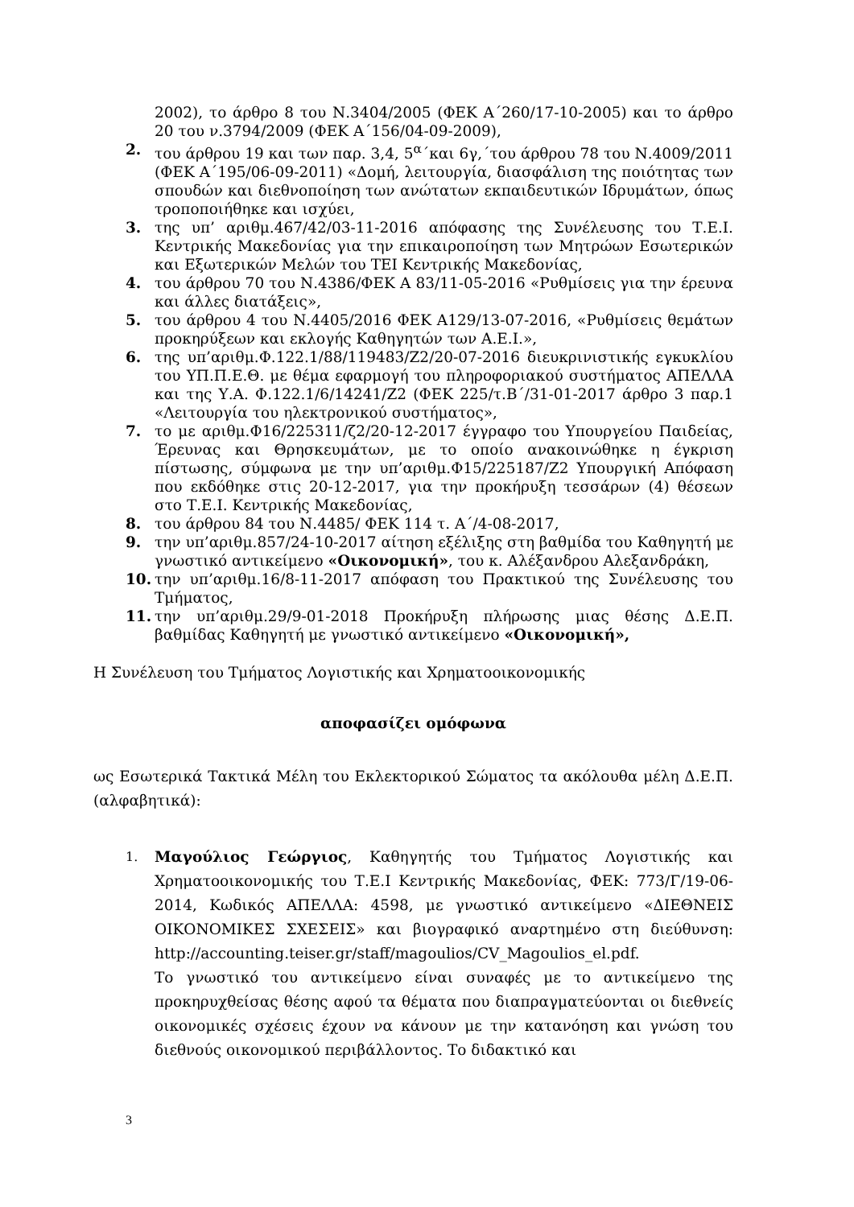2002), το άρθρο 8 του Ν.3404/2005 (ΦΕΚ Α΄260/17-10-2005) και το άρθρο 20 του ν.3794/2009 (ΦΕΚ Α΄156/04-09-2009),
2. του άρθρου 19 και των παρ. 3,4, 5<sup>α</sup>΄και 6γ,΄του άρθρου 78 του Ν.4009/2011 (ΦΕΚ Α΄195/06-09-2011) «Δομή, λειτουργία, διασφάλιση της ποιότητας των σπουδών και διεθνοποίηση των ανώτατων εκπαιδευτικών Ιδρυμάτων, όπως τροποποιήθηκε και ισχύει,
3. της υπ’ αριθμ.467/42/03-11-2016 απόφασης της Συνέλευσης του Τ.Ε.Ι. Κεντρικής Μακεδονίας για την επικαιροποίηση των Μητρώων Εσωτερικών και Εξωτερικών Μελών του ΤΕΙ Κεντρικής Μακεδονίας,
4. του άρθρου 70 του Ν.4386/ΦΕΚ Α 83/11-05-2016 «Ρυθμίσεις για την έρευνα και άλλες διατάξεις»,
5. του άρθρου 4 του Ν.4405/2016 ΦΕΚ Α129/13-07-2016, «Ρυθμίσεις θεμάτων προκηρύξεων και εκλογής Καθηγητών των Α.Ε.Ι.»,
6. της υπ’αριθμ.Φ.122.1/88/119483/Ζ2/20-07-2016 διευκρινιστικής εγκυκλίου του ΥΠ.Π.Ε.Θ. με θέμα εφαρμογή του πληροφοριακού συστήματος ΑΠΕΛΛΑ και της Υ.Α. Φ.122.1/6/14241/Ζ2 (ΦΕΚ 225/τ.Β΄/31-01-2017 άρθρο 3 παρ.1 «Λειτουργία του ηλεκτρονικού συστήματος»,
7. το με αριθμ.Φ16/225311/ζ2/20-12-2017 έγγραφο του Υπουργείου Παιδείας, Έρευνας και Θρησκευμάτων, με το οποίο ανακοινώθηκε η έγκριση πίστωσης, σύμφωνα με την υπ’αριθμ.Φ15/225187/Ζ2 Υπουργική Απόφαση που εκδόθηκε στις 20-12-2017, για την προκήρυξη τεσσάρων (4) θέσεων στο Τ.Ε.Ι. Κεντρικής Μακεδονίας,
8. του άρθρου 84 του Ν.4485/ ΦΕΚ 114 τ. Α΄/4-08-2017,
9. την υπ’αριθμ.857/24-10-2017 αίτηση εξέλιξης στη βαθμίδα του Καθηγητή με γνωστικό αντικείμενο «Οικονομική», του κ. Αλέξανδρου Αλεξανδράκη,
10. την υπ’αριθμ.16/8-11-2017 απόφαση του Πρακτικού της Συνέλευσης του Τμήματος,
11. την υπ’αριθμ.29/9-01-2018 Προκήρυξη πλήρωσης μιας θέσης Δ.Ε.Π. βαθμίδας Καθηγητή με γνωστικό αντικείμενο «Οικονομική»,
Η Συνέλευση του Τμήματος Λογιστικής και Χρηματοοικονομικής
αποφασίζει ομόφωνα
ως Εσωτερικά Τακτικά Μέλη του Εκλεκτορικού Σώματος τα ακόλουθα μέλη Δ.Ε.Π. (αλφαβητικά):
1. Μαγούλιος Γεώργιος, Καθηγητής του Τμήματος Λογιστικής και Χρηματοοικονομικής του Τ.Ε.Ι Κεντρικής Μακεδονίας, ΦΕΚ: 773/Γ/19-06-2014, Κωδικός ΑΠΕΛΛΑ: 4598, με γνωστικό αντικείμενο «ΔΙΕΘΝΕΙΣ ΟΙΚΟΝΟΜΙΚΕΣ ΣΧΕΣΕΙΣ» και βιογραφικό αναρτημένο στη διεύθυνση: http://accounting.teiser.gr/staff/magoulios/CV_Magoulios_el.pdf.
Το γνωστικό του αντικείμενο είναι συναφές με το αντικείμενο της προκηρυχθείσας θέσης αφού τα θέματα που διαπραγματεύονται οι διεθνείς οικονομικές σχέσεις έχουν να κάνουν με την κατανόηση και γνώση του διεθνούς οικονομικού περιβάλλοντος. Το διδακτικό και
3